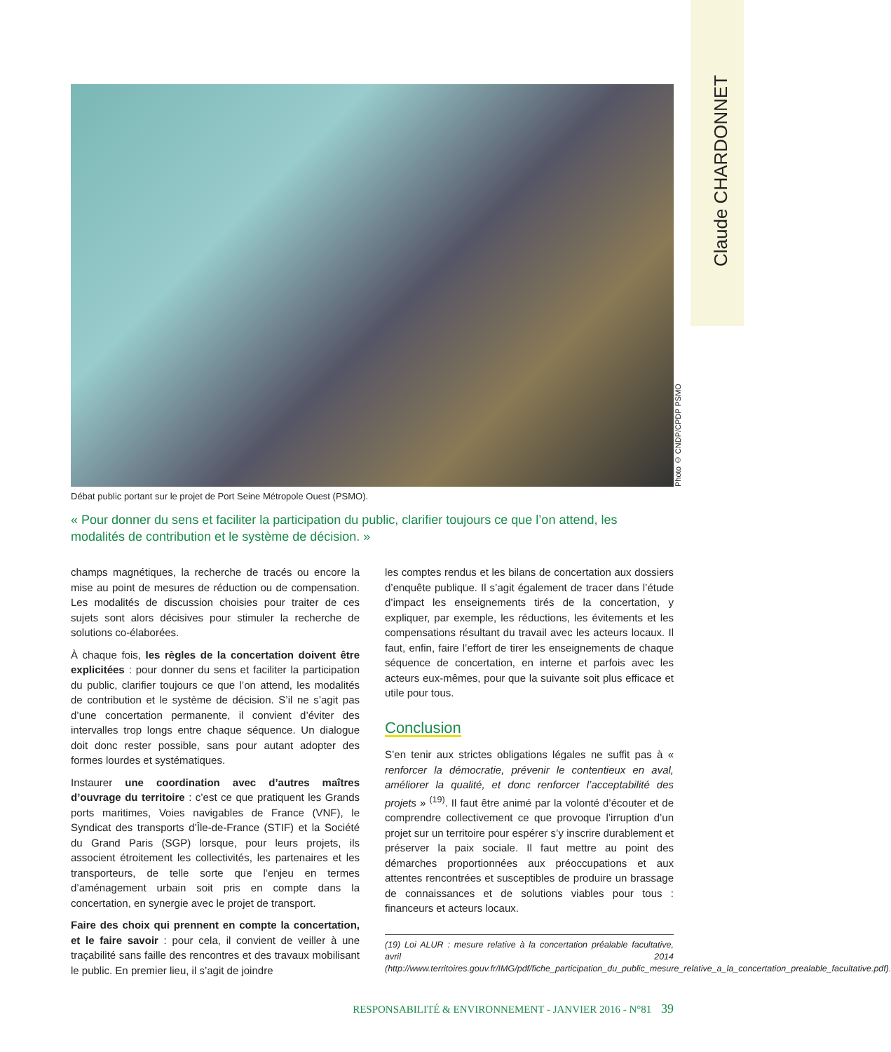Claude CHARDONNET
Photo © CNDP/CPDP PSMO
Débat public portant sur le projet de Port Seine Métropole Ouest (PSMO).
« Pour donner du sens et faciliter la participation du public, clarifier toujours ce que l’on attend, les modalités de contribution et le système de décision. »
champs magnétiques, la recherche de tracés ou encore la mise au point de mesures de réduction ou de compensation. Les modalités de discussion choisies pour traiter de ces sujets sont alors décisives pour stimuler la recherche de solutions co-élaborées.
À chaque fois, les règles de la concertation doivent être explicitées : pour donner du sens et faciliter la participation du public, clarifier toujours ce que l’on attend, les modalités de contribution et le système de décision. S’il ne s’agit pas d’une concertation permanente, il convient d’éviter des intervalles trop longs entre chaque séquence. Un dialogue doit donc rester possible, sans pour autant adopter des formes lourdes et systématiques.
Instaurer une coordination avec d’autres maîtres d’ouvrage du territoire : c’est ce que pratiquent les Grands ports maritimes, Voies navigables de France (VNF), le Syndicat des transports d’Île-de-France (STIF) et la Société du Grand Paris (SGP) lorsque, pour leurs projets, ils associent étroitement les collectivités, les partenaires et les transporteurs, de telle sorte que l’enjeu en termes d’aménagement urbain soit pris en compte dans la concertation, en synergie avec le projet de transport.
Faire des choix qui prennent en compte la concertation, et le faire savoir : pour cela, il convient de veiller à une traçabilité sans faille des rencontres et des travaux mobilisant le public. En premier lieu, il s’agit de joindre
les comptes rendus et les bilans de concertation aux dossiers d’enquête publique. Il s’agit également de tracer dans l’étude d’impact les enseignements tirés de la concertation, y expliquer, par exemple, les réductions, les évitements et les compensations résultant du travail avec les acteurs locaux. Il faut, enfin, faire l’effort de tirer les enseignements de chaque séquence de concertation, en interne et parfois avec les acteurs eux-mêmes, pour que la suivante soit plus efficace et utile pour tous.
Conclusion
S’en tenir aux strictes obligations légales ne suffit pas à « renforcer la démocratie, prévenir le contentieux en aval, améliorer la qualité, et donc renforcer l’acceptabilité des projets » <sup>(19)</sup>. Il faut être animé par la volonté d’écouter et de comprendre collectivement ce que provoque l’irruption d’un projet sur un territoire pour espérer s’y inscrire durablement et préserver la paix sociale. Il faut mettre au point des démarches proportionnées aux préoccupations et aux attentes rencontrées et susceptibles de produire un brassage de connaissances et de solutions viables pour tous : financeurs et acteurs locaux.
(19) Loi ALUR : mesure relative à la concertation préalable facultative, avril 2014 (http://www.territoires.gouv.fr/IMG/pdf/fiche_participation_du_public_mesure_relative_a_la_concertation_prealable_facultative.pdf).
RESPONSABILITÉ & ENVIRONNEMENT - JANVIER 2016 - N°81 39